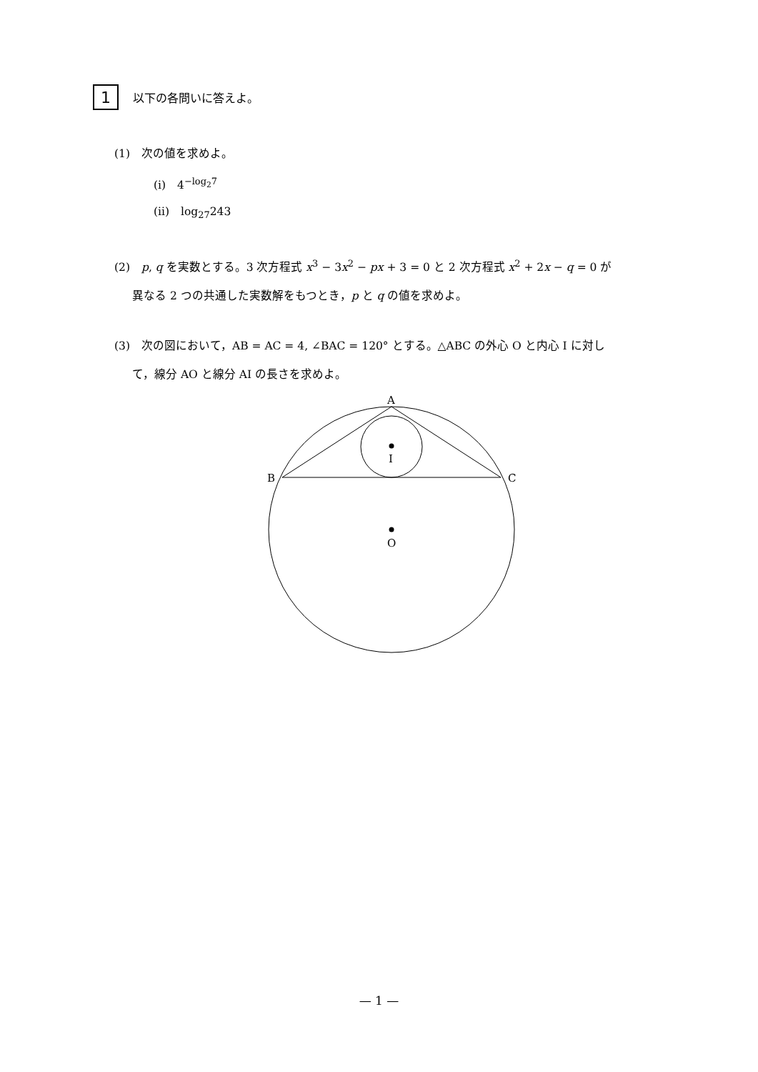1
以下の各問いに答えよ。
(1)　次の値を求めよ。
(i)　4<sup>−log<sub>2</sub>7</sup>
(ii)　log<sub>27</sub>243
(2)　p, q を実数とする。3 次方程式 x<sup>3</sup> − 3x<sup>2</sup> − px + 3 = 0 と 2 次方程式 x<sup>2</sup> + 2x − q = 0 が
異なる 2 つの共通した実数解をもつとき，p と q の値を求めよ。
(3)　次の図において，AB = AC = 4, ∠BAC = 120° とする。△ABC の外心 O と内心 I に対し
て，線分 AO と線分 AI の長さを求めよ。
A
B
C
I
O
— 1 —